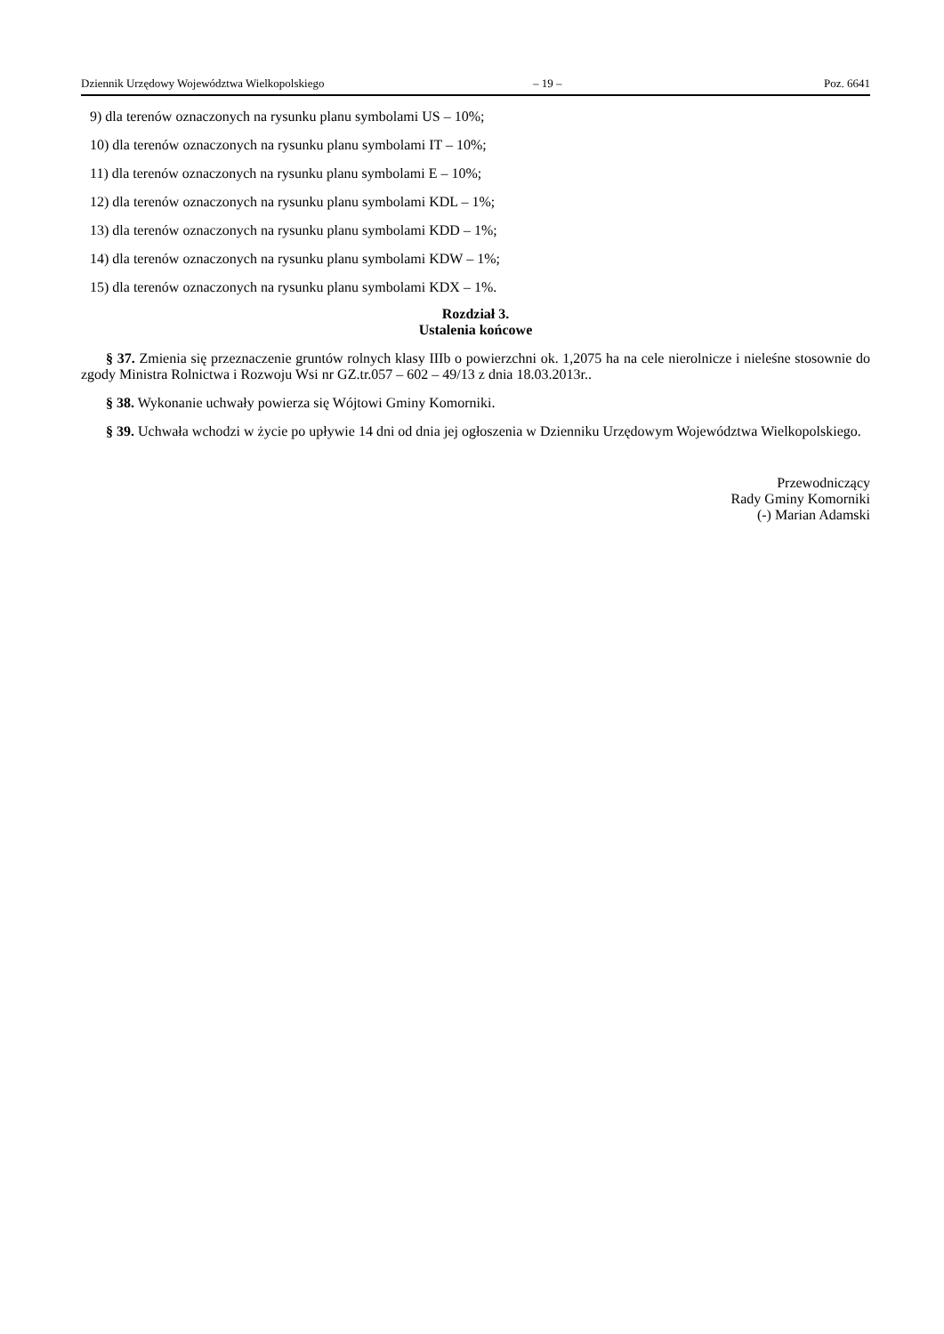Dziennik Urzędowy Województwa Wielkopolskiego – 19 – Poz. 6641
9) dla terenów oznaczonych na rysunku planu symbolami US – 10%;
10) dla terenów oznaczonych na rysunku planu symbolami IT – 10%;
11) dla terenów oznaczonych na rysunku planu symbolami E – 10%;
12) dla terenów oznaczonych na rysunku planu symbolami KDL – 1%;
13) dla terenów oznaczonych na rysunku planu symbolami KDD – 1%;
14) dla terenów oznaczonych na rysunku planu symbolami KDW – 1%;
15) dla terenów oznaczonych na rysunku planu symbolami KDX – 1%.
Rozdział 3.
Ustalenia końcowe
§ 37. Zmienia się przeznaczenie gruntów rolnych klasy IIIb o powierzchni ok. 1,2075 ha na cele nierolnicze i nieleśne stosownie do zgody Ministra Rolnictwa i Rozwoju Wsi nr GZ.tr.057 – 602 – 49/13 z dnia 18.03.2013r..
§ 38. Wykonanie uchwały powierza się Wójtowi Gminy Komorniki.
§ 39. Uchwała wchodzi w życie po upływie 14 dni od dnia jej ogłoszenia w Dzienniku Urzędowym Województwa Wielkopolskiego.
Przewodniczący
Rady Gminy Komorniki
(-) Marian Adamski